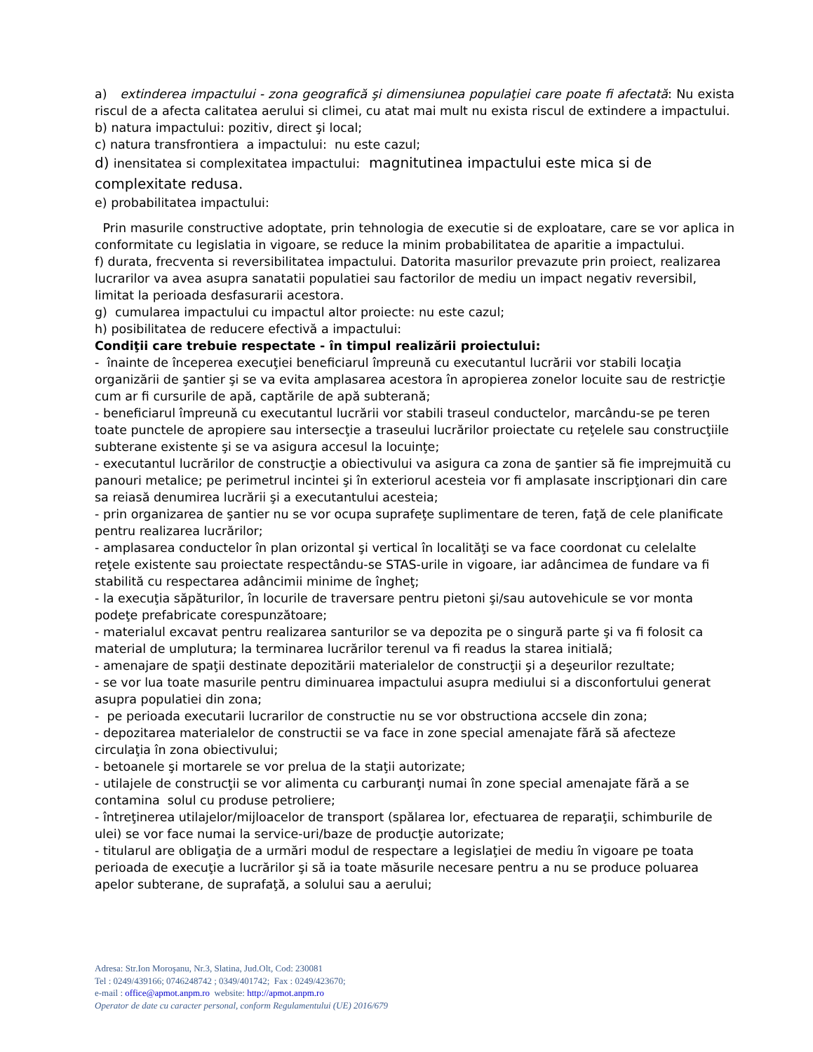a) extinderea impactului - zona geografică şi dimensiunea populaţiei care poate fi afectată: Nu exista riscul de a afecta calitatea aerului si climei, cu atat mai mult nu exista riscul de extindere a impactului.
b) natura impactului: pozitiv, direct şi local;
c) natura transfrontiera a impactului: nu este cazul;
d) inensitatea si complexitatea impactului: magnitutinea impactului este mica si de complexitate redusa.
e) probabilitatea impactului:
Prin masurile constructive adoptate, prin tehnologia de executie si de exploatare, care se vor aplica in conformitate cu legislatia in vigoare, se reduce la minim probabilitatea de aparitie a impactului.
f) durata, frecventa si reversibilitatea impactului. Datorita masurilor prevazute prin proiect, realizarea lucrarilor va avea asupra sanatatii populatiei sau factorilor de mediu un impact negativ reversibil, limitat la perioada desfasurarii acestora.
g) cumularea impactului cu impactul altor proiecte: nu este cazul;
h) posibilitatea de reducere efectivă a impactului:
Condiţii care trebuie respectate - în timpul realizării proiectului:
- înainte de începerea execuţiei beneficiarul împreună cu executantul lucrării vor stabili locaţia organizării de şantier şi se va evita amplasarea acestora în apropierea zonelor locuite sau de restricţie cum ar fi cursurile de apă, captările de apă subterană;
- beneficiarul împreună cu executantul lucrării vor stabili traseul conductelor, marcându-se pe teren toate punctele de apropiere sau intersecţie a traseului lucrărilor proiectate cu reţelele sau construcţiile subterane existente şi se va asigura accesul la locuinţe;
- executantul lucrărilor de construcţie a obiectivului va asigura ca zona de şantier să fie imprejmuită cu panouri metalice; pe perimetrul incintei şi în exteriorul acesteia vor fi amplasate inscripţionari din care sa reiasă denumirea lucrării şi a executantului acesteia;
- prin organizarea de şantier nu se vor ocupa suprafeţe suplimentare de teren, faţă de cele planificate pentru realizarea lucrărilor;
- amplasarea conductelor în plan orizontal şi vertical în localităţi se va face coordonat cu celelalte reţele existente sau proiectate respectându-se STAS-urile in vigoare, iar adâncimea de fundare va fi stabilită cu respectarea adâncimii minime de îngheţ;
- la execuţia săpăturilor, în locurile de traversare pentru pietoni şi/sau autovehicule se vor monta podeţe prefabricate corespunzătoare;
- materialul excavat pentru realizarea santurilor se va depozita pe o singură parte şi va fi folosit ca material de umplutura; la terminarea lucrărilor terenul va fi readus la starea initială;
- amenajare de spaţii destinate depozitării materialelor de construcţii şi a deşeurilor rezultate;
- se vor lua toate masurile pentru diminuarea impactului asupra mediului si a disconfortului generat asupra populatiei din zona;
- pe perioada executarii lucrarilor de constructie nu se vor obstructiona accsele din zona;
- depozitarea materialelor de constructii se va face in zone special amenajate fără să afecteze circulaţia în zona obiectivului;
- betoanele şi mortarele se vor prelua de la staţii autorizate;
- utilajele de construcţii se vor alimenta cu carburanţi numai în zone special amenajate fără a se contamina solul cu produse petroliere;
- întreţinerea utilajelor/mijloacelor de transport (spălarea lor, efectuarea de reparaţii, schimburile de ulei) se vor face numai la service-uri/baze de producţie autorizate;
- titularul are obligaţia de a urmări modul de respectare a legislaţiei de mediu în vigoare pe toata perioada de execuţie a lucrărilor şi să ia toate măsurile necesare pentru a nu se produce poluarea apelor subterane, de suprafaţă, a solului sau a aerului;
Adresa: Str.Ion Moroşanu, Nr.3, Slatina, Jud.Olt, Cod: 230081
Tel : 0249/439166; 0746248742 ; 0349/401742; Fax : 0249/423670;
e-mail : office@apmot.anpm.ro website: http://apmot.anpm.ro
Operator de date cu caracter personal, conform Regulamentului (UE) 2016/679